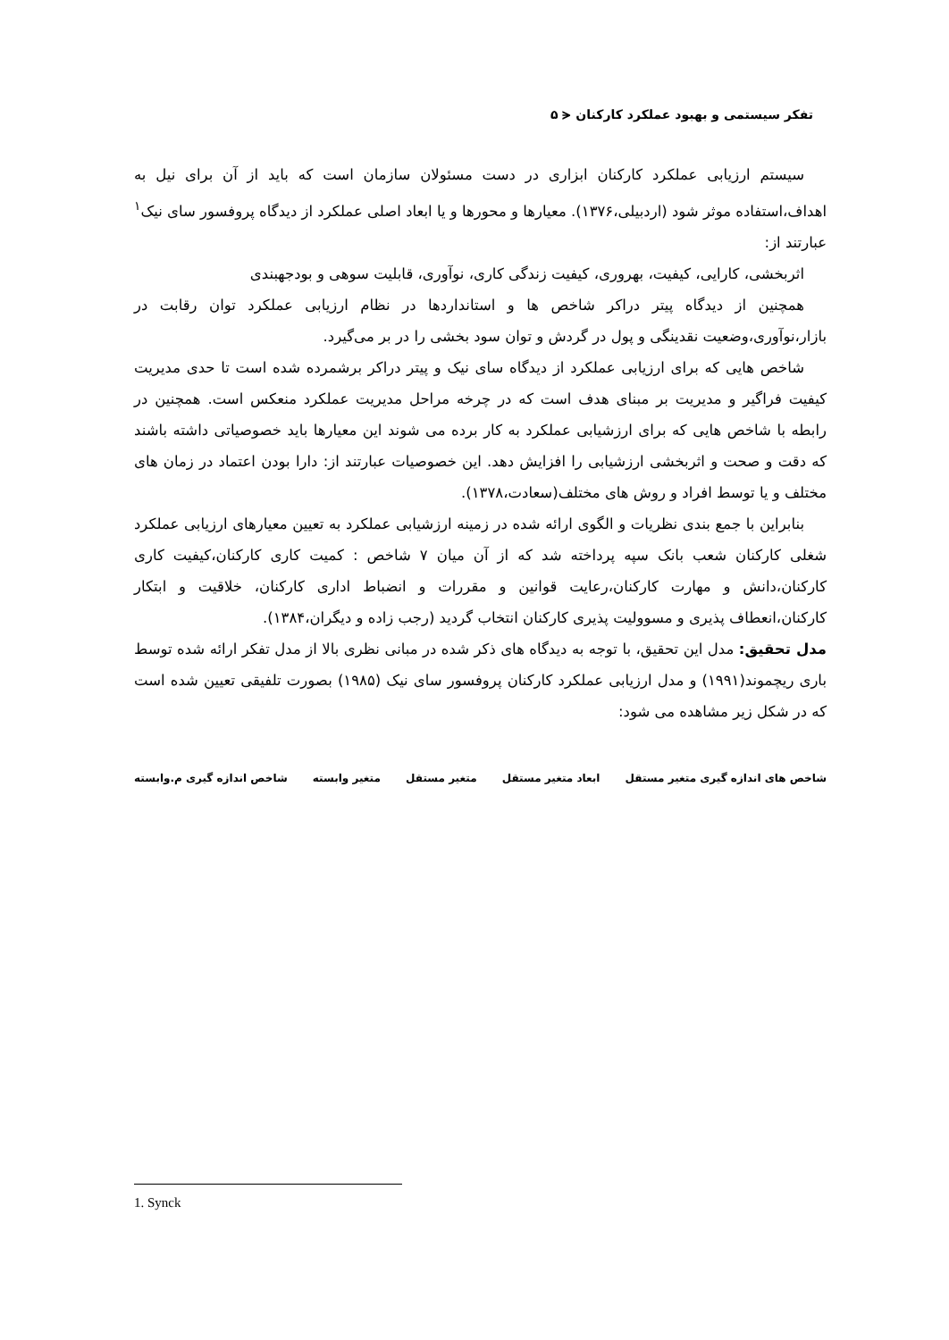تفکر سیستمی و بهبود عملکرد کارکنان ⪪ ۵
سیستم ارزیابی عملکرد کارکنان ابزاری در دست مسئولان سازمان است که باید از آن برای نیل به اهداف،استفاده موثر شود (اردبیلی،۱۳۷۶). معیارها و محورها و یا ابعاد اصلی عملکرد از دیدگاه پروفسور سای نیک<sup>۱</sup> عبارتند از:
اثربخشی، کارایی، کیفیت، بهروری، کیفیت زندگی کاری، نوآوری، قابلیت سوهی و بودجهبندی
همچنین از دیدگاه پیتر دراکر شاخص ها و استانداردها در نظام ارزیابی عملکرد توان رقابت در بازار،نوآوری،وضعیت نقدینگی و پول در گردش و توان سود بخشی را در بر می‌گیرد.
شاخص هایی که برای ارزیابی عملکرد از دیدگاه سای نیک و پیتر دراکر برشمرده شده است تا حدی مدیریت کیفیت فراگیر و مدیریت بر مبنای هدف است که در چرخه مراحل مدیریت عملکرد منعکس است. همچنین در رابطه با شاخص هایی که برای ارزشیابی عملکرد به کار برده می شوند این معیارها باید خصوصیاتی داشته باشند که دقت و صحت و اثربخشی ارزشیابی را افزایش دهد. این خصوصیات عبارتند از: دارا بودن اعتماد در زمان های مختلف و یا توسط افراد و روش های مختلف(سعادت،۱۳۷۸).
بنابراین با جمع بندی نظریات و الگوی ارائه شده در زمینه ارزشیابی عملکرد به تعیین معیارهای ارزیابی عملکرد شغلی کارکنان شعب بانک سپه پرداخته شد که از آن میان ۷ شاخص : کمیت کاری کارکنان،کیفیت کاری کارکنان،دانش و مهارت کارکنان،رعایت قوانین و مقررات و انضباط اداری کارکنان، خلاقیت و ابتکار کارکنان،انعطاف پذیری و مسوولیت پذیری کارکنان انتخاب گردید (رجب زاده و دیگران،۱۳۸۴).
مدل تحقیق: مدل این تحقیق، با توجه به دیدگاه های ذکر شده در مبانی نظری بالا از مدل تفکر ارائه شده توسط باری ریچموند(۱۹۹۱) و مدل ارزیابی عملکرد کارکنان پروفسور سای نیک (۱۹۸۵) بصورت تلفیقی تعیین شده است که در شکل زیر مشاهده می شود:
شاخص های اندازه گیری متغیر مستقل ابعاد متغیر مستقل متغیر مستقل متغیر وابسته شاخص اندازه گیری م.وابسته
1. Synck